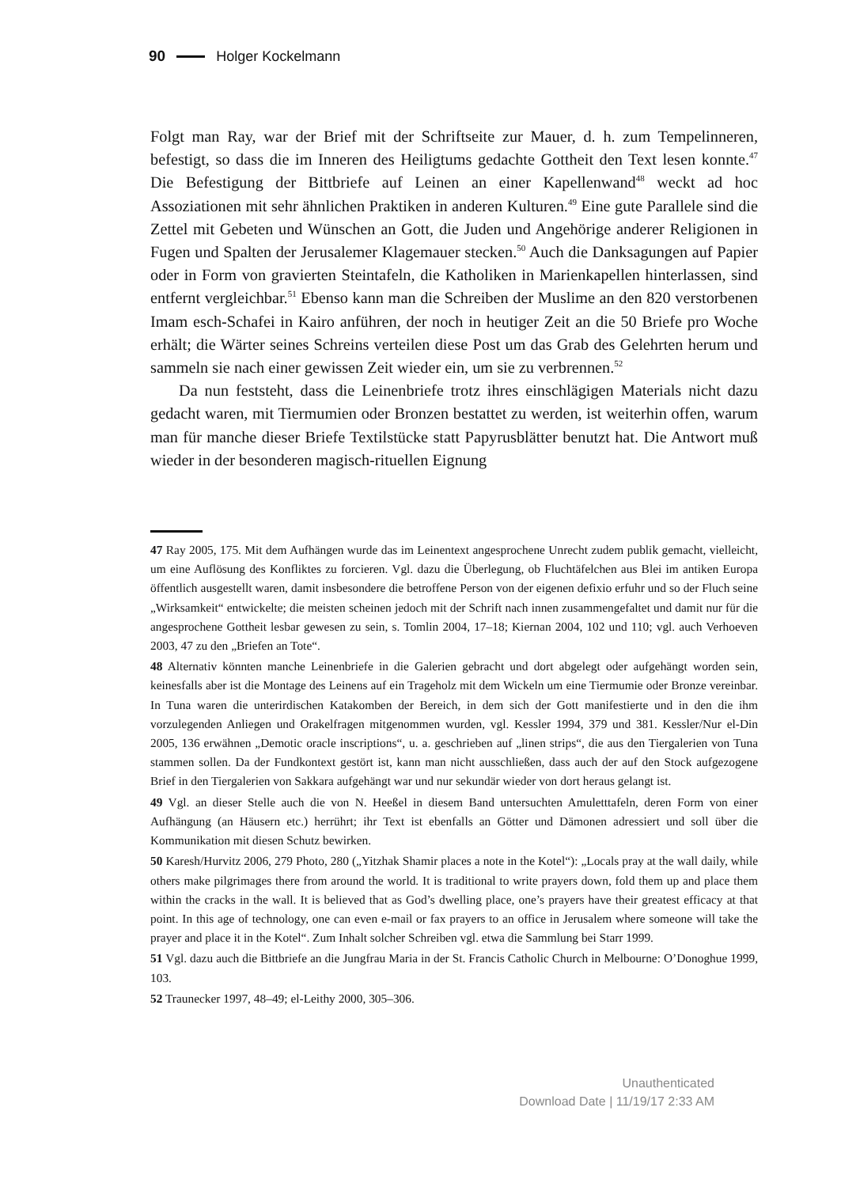90 Holger Kockelmann
Folgt man Ray, war der Brief mit der Schriftseite zur Mauer, d. h. zum Tempelinneren, befestigt, so dass die im Inneren des Heiligtums gedachte Gottheit den Text lesen konnte.<sup>47</sup> Die Befestigung der Bittbriefe auf Leinen an einer Kapellenwand<sup>48</sup> weckt ad hoc Assoziationen mit sehr ähnlichen Praktiken in anderen Kulturen.<sup>49</sup> Eine gute Parallele sind die Zettel mit Gebeten und Wünschen an Gott, die Juden und Angehörige anderer Religionen in Fugen und Spalten der Jerusalemer Klagemauer stecken.<sup>50</sup> Auch die Danksagungen auf Papier oder in Form von gravierten Steintafeln, die Katholiken in Marienkapellen hinterlassen, sind entfernt vergleichbar.<sup>51</sup> Ebenso kann man die Schreiben der Muslime an den 820 verstorbenen Imam esch-Schafei in Kairo anführen, der noch in heutiger Zeit an die 50 Briefe pro Woche erhält; die Wärter seines Schreins verteilen diese Post um das Grab des Gelehrten herum und sammeln sie nach einer gewissen Zeit wieder ein, um sie zu verbrennen.<sup>52</sup>
Da nun feststeht, dass die Leinenbriefe trotz ihres einschlägigen Materials nicht dazu gedacht waren, mit Tiermumien oder Bronzen bestattet zu werden, ist weiterhin offen, warum man für manche dieser Briefe Textilstücke statt Papyrusblätter benutzt hat. Die Antwort muß wieder in der besonderen magisch-rituellen Eignung
47 Ray 2005, 175. Mit dem Aufhängen wurde das im Leinentext angesprochene Unrecht zudem publik gemacht, vielleicht, um eine Auflösung des Konfliktes zu forcieren. Vgl. dazu die Überlegung, ob Fluchtäfelchen aus Blei im antiken Europa öffentlich ausgestellt waren, damit insbesondere die betroffene Person von der eigenen defixio erfuhr und so der Fluch seine „Wirksamkeit“ entwickelte; die meisten scheinen jedoch mit der Schrift nach innen zusammengefaltet und damit nur für die angesprochene Gottheit lesbar gewesen zu sein, s. Tomlin 2004, 17–18; Kiernan 2004, 102 und 110; vgl. auch Verhoeven 2003, 47 zu den „Briefen an Tote“.
48 Alternativ könnten manche Leinenbriefe in die Galerien gebracht und dort abgelegt oder aufgehängt worden sein, keinesfalls aber ist die Montage des Leinens auf ein Trageholz mit dem Wickeln um eine Tiermumie oder Bronze vereinbar. In Tuna waren die unterirdischen Katakomben der Bereich, in dem sich der Gott manifestierte und in den die ihm vorzulegenden Anliegen und Orakelfragen mitgenommen wurden, vgl. Kessler 1994, 379 und 381. Kessler/Nur el-Din 2005, 136 erwähnen „Demotic oracle inscriptions“, u. a. geschrieben auf „linen strips“, die aus den Tiergalerien von Tuna stammen sollen. Da der Fundkontext gestört ist, kann man nicht ausschließen, dass auch der auf den Stock aufgezogene Brief in den Tiergalerien von Sakkara aufgehängt war und nur sekundär wieder von dort heraus gelangt ist.
49 Vgl. an dieser Stelle auch die von N. Heeßel in diesem Band untersuchten Amuletttafeln, deren Form von einer Aufhängung (an Häusern etc.) herrührt; ihr Text ist ebenfalls an Götter und Dämonen adressiert und soll über die Kommunikation mit diesen Schutz bewirken.
50 Karesh/Hurvitz 2006, 279 Photo, 280 („Yitzhak Shamir places a note in the Kotel“): „Locals pray at the wall daily, while others make pilgrimages there from around the world. It is traditional to write prayers down, fold them up and place them within the cracks in the wall. It is believed that as God’s dwelling place, one’s prayers have their greatest efficacy at that point. In this age of technology, one can even e-mail or fax prayers to an office in Jerusalem where someone will take the prayer and place it in the Kotel“. Zum Inhalt solcher Schreiben vgl. etwa die Sammlung bei Starr 1999.
51 Vgl. dazu auch die Bittbriefe an die Jungfrau Maria in der St. Francis Catholic Church in Melbourne: O’Donoghue 1999, 103.
52 Traunecker 1997, 48–49; el-Leithy 2000, 305–306.
Unauthenticated
Download Date | 11/19/17 2:33 AM